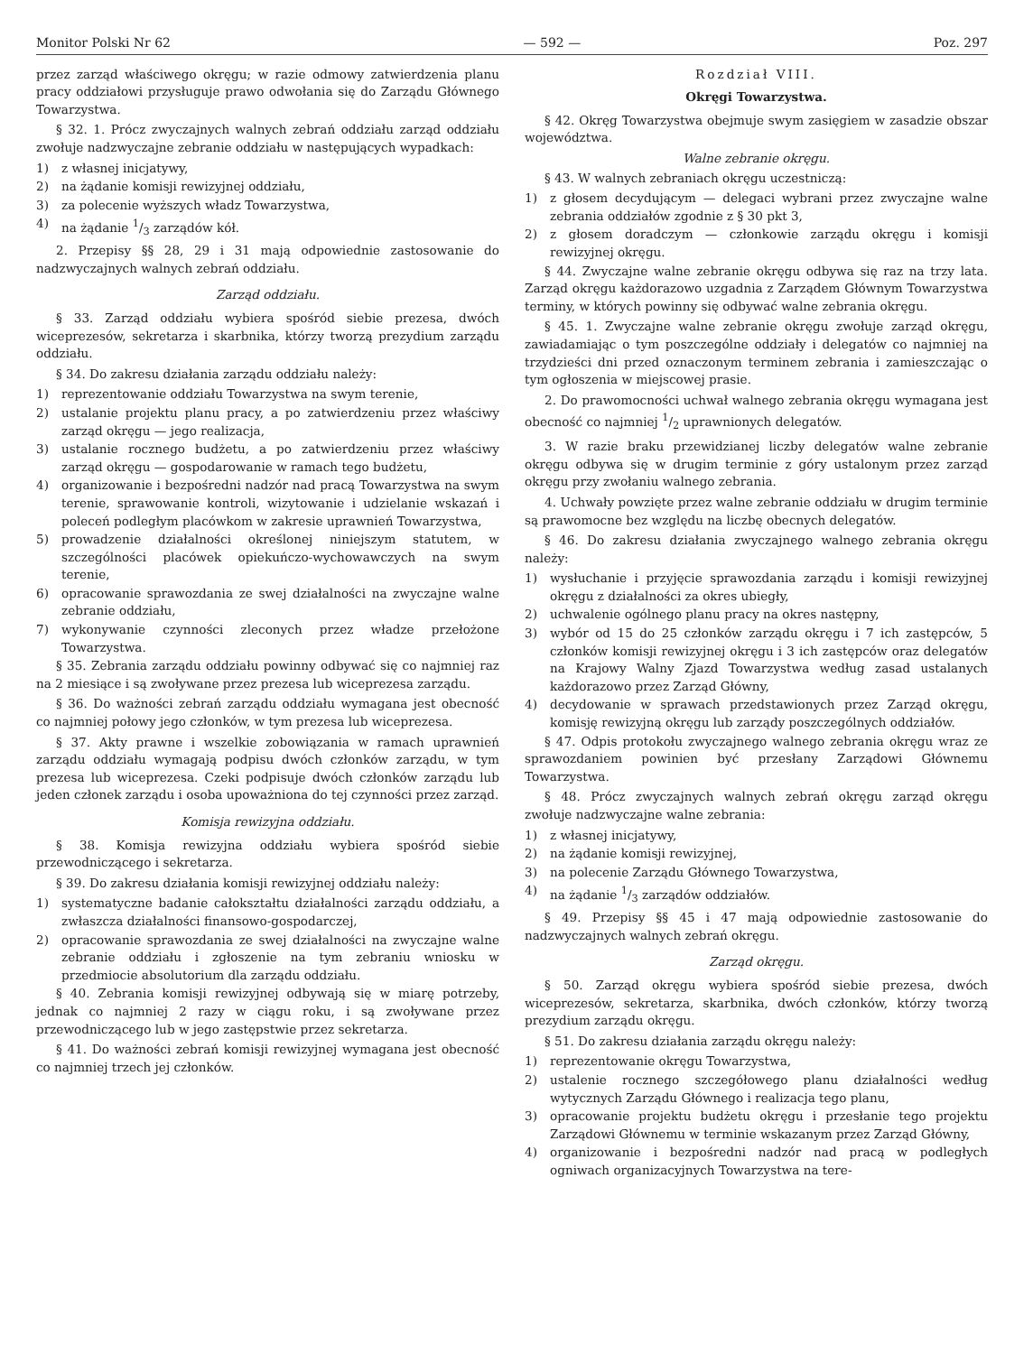Monitor Polski Nr 62 — 592 — Poz. 297
przez zarząd właściwego okręgu; w razie odmowy zatwierdzenia planu pracy oddziałowi przysługuje prawo odwołania się do Zarządu Głównego Towarzystwa.
§ 32. 1. Prócz zwyczajnych walnych zebrań oddziału zarząd oddziału zwołuje nadzwyczajne zebranie oddziału w następujących wypadkach:
1) z własnej inicjatywy,
2) na żądanie komisji rewizyjnej oddziału,
3) za polecenie wyższych władz Towarzystwa,
4) na żądanie 1/3 zarządów kół.
2. Przepisy §§ 28, 29 i 31 mają odpowiednie zastosowanie do nadzwyczajnych walnych zebrań oddziału.
Zarząd oddziału.
§ 33. Zarząd oddziału wybiera spośród siebie prezesa, dwóch wiceprezesów, sekretarza i skarbnika, którzy tworzą prezydium zarządu oddziału.
§ 34. Do zakresu działania zarządu oddziału należy:
1) reprezentowanie oddziału Towarzystwa na swym terenie,
2) ustalanie projektu planu pracy, a po zatwierdzeniu przez właściwy zarząd okręgu — jego realizacja,
3) ustalanie rocznego budżetu, a po zatwierdzeniu przez właściwy zarząd okręgu — gospodarowanie w ramach tego budżetu,
4) organizowanie i bezpośredni nadzór nad pracą Towarzystwa na swym terenie, sprawowanie kontroli, wizytowanie i udzielanie wskazań i poleceń podległym placówkom w zakresie uprawnień Towarzystwa,
5) prowadzenie działalności określonej niniejszym statutem, w szczególności placówek opiekuńczo-wychowawczych na swym terenie,
6) opracowanie sprawozdania ze swej działalności na zwyczajne walne zebranie oddziału,
7) wykonywanie czynności zleconych przez władze przełożone Towarzystwa.
§ 35. Zebrania zarządu oddziału powinny odbywać się co najmniej raz na 2 miesiące i są zwoływane przez prezesa lub wiceprezesa zarządu.
§ 36. Do ważności zebrań zarządu oddziału wymagana jest obecność co najmniej połowy jego członków, w tym prezesa lub wiceprezesa.
§ 37. Akty prawne i wszelkie zobowiązania w ramach uprawnień zarządu oddziału wymagają podpisu dwóch członków zarządu, w tym prezesa lub wiceprezesa. Czeki podpisuje dwóch członków zarządu lub jeden członek zarządu i osoba upoważniona do tej czynności przez zarząd.
Komisja rewizyjna oddziału.
§ 38. Komisja rewizyjna oddziału wybiera spośród siebie przewodniczącego i sekretarza.
§ 39. Do zakresu działania komisji rewizyjnej oddziału należy:
1) systematyczne badanie całokształtu działalności zarządu oddziału, a zwłaszcza działalności finansowo-gospodarczej,
2) opracowanie sprawozdania ze swej działalności na zwyczajne walne zebranie oddziału i zgłoszenie na tym zebraniu wniosku w przedmiocie absolutorium dla zarządu oddziału.
§ 40. Zebrania komisji rewizyjnej odbywają się w miarę potrzeby, jednak co najmniej 2 razy w ciągu roku, i są zwoływane przez przewodniczącego lub w jego zastępstwie przez sekretarza.
§ 41. Do ważności zebrań komisji rewizyjnej wymagana jest obecność co najmniej trzech jej członków.
Rozdział VIII.
Okręgi Towarzystwa.
§ 42. Okręg Towarzystwa obejmuje swym zasięgiem w zasadzie obszar województwa.
Walne zebranie okręgu.
§ 43. W walnych zebraniach okręgu uczestniczą:
1) z głosem decydującym — delegaci wybrani przez zwyczajne walne zebrania oddziałów zgodnie z § 30 pkt 3,
2) z głosem doradczym — członkowie zarządu okręgu i komisji rewizyjnej okręgu.
§ 44. Zwyczajne walne zebranie okręgu odbywa się raz na trzy lata. Zarząd okręgu każdorazowo uzgadnia z Zarządem Głównym Towarzystwa terminy, w których powinny się odbywać walne zebrania okręgu.
§ 45. 1. Zwyczajne walne zebranie okręgu zwołuje zarząd okręgu, zawiadamiając o tym poszczególne oddziały i delegatów co najmniej na trzydzieści dni przed oznaczonym terminem zebrania i zamieszczając o tym ogłoszenia w miejscowej prasie.
2. Do prawomocności uchwał walnego zebrania okręgu wymagana jest obecność co najmniej 1/2 uprawnionych delegatów.
3. W razie braku przewidzianej liczby delegatów walne zebranie okręgu odbywa się w drugim terminie z góry ustalonym przez zarząd okręgu przy zwołaniu walnego zebrania.
4. Uchwały powzięte przez walne zebranie oddziału w drugim terminie są prawomocne bez względu na liczbę obecnych delegatów.
§ 46. Do zakresu działania zwyczajnego walnego zebrania okręgu należy:
1) wysłuchanie i przyjęcie sprawozdania zarządu i komisji rewizyjnej okręgu z działalności za okres ubiegły,
2) uchwalenie ogólnego planu pracy na okres następny,
3) wybór od 15 do 25 członków zarządu okręgu i 7 ich zastępców, 5 członków komisji rewizyjnej okręgu i 3 ich zastępców oraz delegatów na Krajowy Walny Zjazd Towarzystwa według zasad ustalanych każdorazowo przez Zarząd Główny,
4) decydowanie w sprawach przedstawionych przez Zarząd okręgu, komisję rewizyjną okręgu lub zarządy poszczególnych oddziałów.
§ 47. Odpis protokołu zwyczajnego walnego zebrania okręgu wraz ze sprawozdaniem powinien być przesłany Zarządowi Głównemu Towarzystwa.
§ 48. Prócz zwyczajnych walnych zebrań okręgu zarząd okręgu zwołuje nadzwyczajne walne zebrania:
1) z własnej inicjatywy,
2) na żądanie komisji rewizyjnej,
3) na polecenie Zarządu Głównego Towarzystwa,
4) na żądanie 1/3 zarządów oddziałów.
§ 49. Przepisy §§ 45 i 47 mają odpowiednie zastosowanie do nadzwyczajnych walnych zebrań okręgu.
Zarząd okręgu.
§ 50. Zarząd okręgu wybiera spośród siebie prezesa, dwóch wiceprezesów, sekretarza, skarbnika, dwóch członków, którzy tworzą prezydium zarządu okręgu.
§ 51. Do zakresu działania zarządu okręgu należy:
1) reprezentowanie okręgu Towarzystwa,
2) ustalenie rocznego szczegółowego planu działalności według wytycznych Zarządu Głównego i realizacja tego planu,
3) opracowanie projektu budżetu okręgu i przesłanie tego projektu Zarządowi Głównemu w terminie wskazanym przez Zarząd Główny,
4) organizowanie i bezpośredni nadzór nad pracą w podległych ogniwach organizacyjnych Towarzystwa na tere-